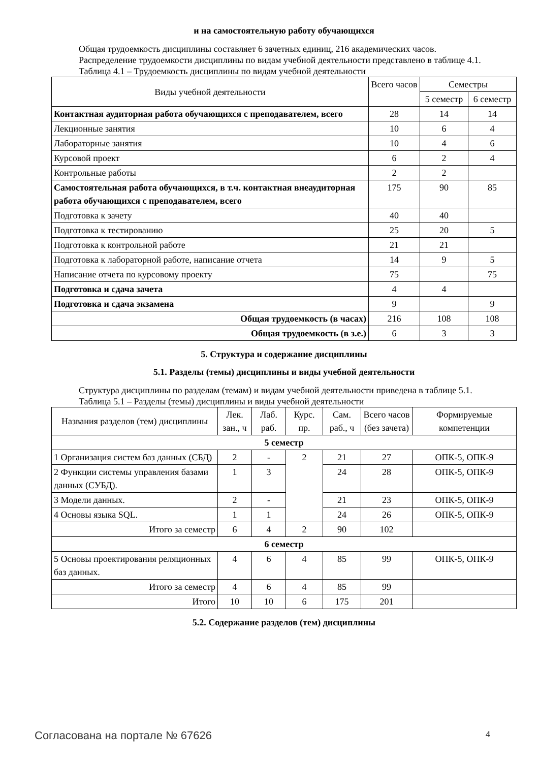и на самостоятельную работу обучающихся
Общая трудоемкость дисциплины составляет 6 зачетных единиц, 216 академических часов.
Распределение трудоемкости дисциплины по видам учебной деятельности представлено в таблице 4.1.
Таблица 4.1 – Трудоемкость дисциплины по видам учебной деятельности
| Виды учебной деятельности | Всего часов | Семестры | |
| --- | --- | --- | --- |
| | | 5 семестр | 6 семестр |
| Контактная аудиторная работа обучающихся с преподавателем, всего | 28 | 14 | 14 |
| Лекционные занятия | 10 | 6 | 4 |
| Лабораторные занятия | 10 | 4 | 6 |
| Курсовой проект | 6 | 2 | 4 |
| Контрольные работы | 2 | 2 | |
| Самостоятельная работа обучающихся, в т.ч. контактная внеаудиторная работа обучающихся с преподавателем, всего | 175 | 90 | 85 |
| Подготовка к зачету | 40 | 40 | |
| Подготовка к тестированию | 25 | 20 | 5 |
| Подготовка к контрольной работе | 21 | 21 | |
| Подготовка к лабораторной работе, написание отчета | 14 | 9 | 5 |
| Написание отчета по курсовому проекту | 75 | | 75 |
| Подготовка и сдача зачета | 4 | 4 | |
| Подготовка и сдача экзамена | 9 | | 9 |
| Общая трудоемкость (в часах) | 216 | 108 | 108 |
| Общая трудоемкость (в з.е.) | 6 | 3 | 3 |
5. Структура и содержание дисциплины
5.1. Разделы (темы) дисциплины и виды учебной деятельности
Структура дисциплины по разделам (темам) и видам учебной деятельности приведена в таблице 5.1.
Таблица 5.1 – Разделы (темы) дисциплины и виды учебной деятельности
| Названия разделов (тем) дисциплины | Лек. зан., ч | Лаб. раб. | Курс. пр. | Сам. раб., ч | Всего часов (без зачета) | Формируемые компетенции |
| --- | --- | --- | --- | --- | --- | --- |
| 5 семестр | | | | | | |
| 1 Организация систем баз данных (СБД) | 2 | - | 2 | 21 | 27 | ОПК-5, ОПК-9 |
| 2 Функции системы управления базами данных (СУБД). | 1 | 3 | | 24 | 28 | ОПК-5, ОПК-9 |
| 3 Модели данных. | 2 | - | | 21 | 23 | ОПК-5, ОПК-9 |
| 4 Основы языка SQL. | 1 | 1 | | 24 | 26 | ОПК-5, ОПК-9 |
| Итого за семестр | 6 | 4 | 2 | 90 | 102 | |
| 6 семестр | | | | | | |
| 5 Основы проектирования реляционных баз данных. | 4 | 6 | 4 | 85 | 99 | ОПК-5, ОПК-9 |
| Итого за семестр | 4 | 6 | 4 | 85 | 99 | |
| Итого | 10 | 10 | 6 | 175 | 201 | |
5.2. Содержание разделов (тем) дисциплины
Согласована на портале № 67626 4